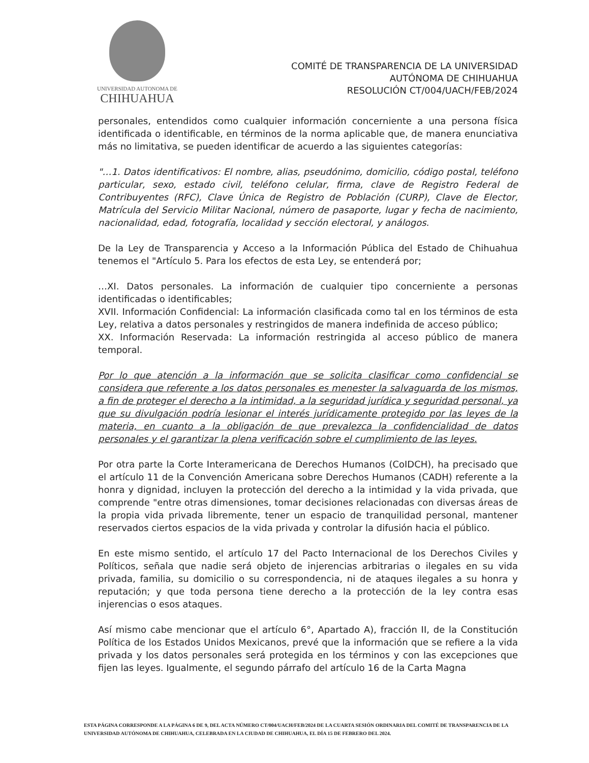UNIVERSIDAD AUTONOMA DE
CHIHUAHUA
COMITÉ DE TRANSPARENCIA DE LA UNIVERSIDAD
AUTÓNOMA DE CHIHUAHUA
RESOLUCIÓN CT/004/UACH/FEB/2024
personales, entendidos como cualquier información concerniente a una persona física identificada o identificable, en términos de la norma aplicable que, de manera enunciativa más no limitativa, se pueden identificar de acuerdo a las siguientes categorías:
"…1. Datos identificativos: El nombre, alias, pseudónimo, domicilio, código postal, teléfono particular, sexo, estado civil, teléfono celular, firma, clave de Registro Federal de Contribuyentes (RFC), Clave Única de Registro de Población (CURP), Clave de Elector, Matrícula del Servicio Militar Nacional, número de pasaporte, lugar y fecha de nacimiento, nacionalidad, edad, fotografía, localidad y sección electoral, y análogos.
De la Ley de Transparencia y Acceso a la Información Pública del Estado de Chihuahua tenemos el "Artículo 5. Para los efectos de esta Ley, se entenderá por;
…XI. Datos personales. La información de cualquier tipo concerniente a personas identificadas o identificables;
XVII. Información Confidencial: La información clasificada como tal en los términos de esta Ley, relativa a datos personales y restringidos de manera indefinida de acceso público;
XX. Información Reservada: La información restringida al acceso público de manera temporal.
Por lo que atención a la información que se solicita clasificar como confidencial se considera que referente a los datos personales es menester la salvaguarda de los mismos, a fin de proteger el derecho a la intimidad, a la seguridad jurídica y seguridad personal, ya que su divulgación podría lesionar el interés jurídicamente protegido por las leyes de la materia, en cuanto a la obligación de que prevalezca la confidencialidad de datos personales y el garantizar la plena verificación sobre el cumplimiento de las leyes.
Por otra parte la Corte Interamericana de Derechos Humanos (CoIDCH), ha precisado que el artículo 11 de la Convención Americana sobre Derechos Humanos (CADH) referente a la honra y dignidad, incluyen la protección del derecho a la intimidad y la vida privada, que comprende "entre otras dimensiones, tomar decisiones relacionadas con diversas áreas de la propia vida privada libremente, tener un espacio de tranquilidad personal, mantener reservados ciertos espacios de la vida privada y controlar la difusión hacia el público.
En este mismo sentido, el artículo 17 del Pacto Internacional de los Derechos Civiles y Políticos, señala que nadie será objeto de injerencias arbitrarias o ilegales en su vida privada, familia, su domicilio o su correspondencia, ni de ataques ilegales a su honra y reputación; y que toda persona tiene derecho a la protección de la ley contra esas injerencias o esos ataques.
Así mismo cabe mencionar que el artículo 6°, Apartado A), fracción II, de la Constitución Política de los Estados Unidos Mexicanos, prevé que la información que se refiere a la vida privada y los datos personales será protegida en los términos y con las excepciones que fijen las leyes. Igualmente, el segundo párrafo del artículo 16 de la Carta Magna
ESTA PÁGINA CORRESPONDE A LA PÁGINA 6 DE 9, DEL ACTA NÚMERO CT/004/UACH/FEB/2024 DE LA CUARTA SESIÓN ORDINARIA DEL COMITÉ DE TRANSPARENCIA DE LA UNIVERSIDAD AUTÓNOMA DE CHIHUAHUA, CELEBRADA EN LA CIUDAD DE CHIHUAHUA, EL DÍA 15 DE FEBRERO DEL 2024.